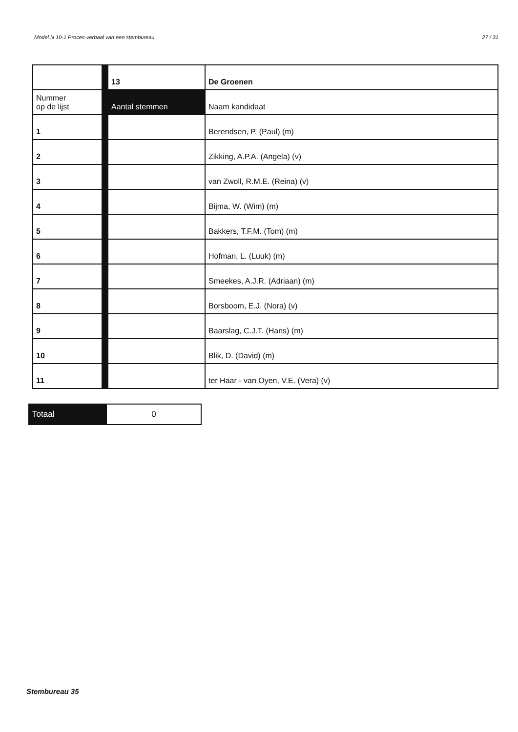Model N 10-1 Proces-verbaal van een stembureau 27 / 31
| | 13 | De Groenen |
| Nummer op de lijst | Aantal stemmen | Naam kandidaat |
| 1 | | Berendsen, P. (Paul) (m) |
| 2 | | Zikking, A.P.A. (Angela) (v) |
| 3 | | van Zwoll, R.M.E. (Reina) (v) |
| 4 | | Bijma, W. (Wim) (m) |
| 5 | | Bakkers, T.F.M. (Tom) (m) |
| 6 | | Hofman, L. (Luuk) (m) |
| 7 | | Smeekes, A.J.R. (Adriaan) (m) |
| 8 | | Borsboom, E.J. (Nora) (v) |
| 9 | | Baarslag, C.J.T. (Hans) (m) |
| 10 | | Blik, D. (David) (m) |
| 11 | | ter Haar - van Oyen, V.E. (Vera) (v) |
| Totaal | 0 |
Stembureau 35